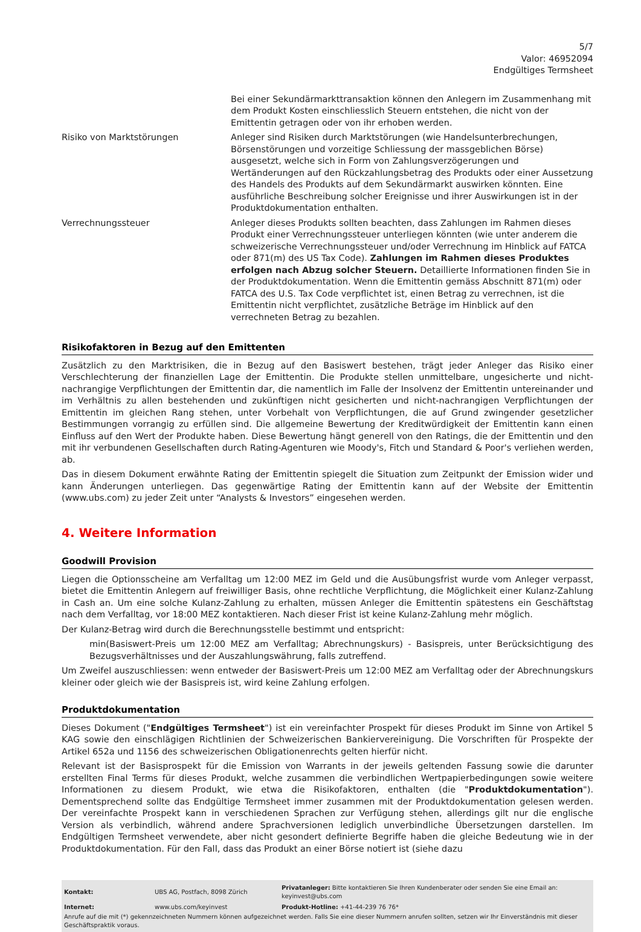5/7
Valor: 46952094
Endgültiges Termsheet
| | Bei einer Sekundärmarkttransaktion können den Anlegern im Zusammenhang mit dem Produkt Kosten einschliesslich Steuern entstehen, die nicht von der Emittentin getragen oder von ihr erhoben werden. |
| Risiko von Marktstörungen | Anleger sind Risiken durch Marktstörungen (wie Handelsunterbrechungen, Börsenstörungen und vorzeitige Schliessung der massgeblichen Börse) ausgesetzt, welche sich in Form von Zahlungsverzögerungen und Wertänderungen auf den Rückzahlungsbetrag des Produkts oder einer Aussetzung des Handels des Produkts auf dem Sekundärmarkt auswirken könnten. Eine ausführliche Beschreibung solcher Ereignisse und ihrer Auswirkungen ist in der Produktdokumentation enthalten. |
| Verrechnungssteuer | Anleger dieses Produkts sollten beachten, dass Zahlungen im Rahmen dieses Produkt einer Verrechnungssteuer unterliegen könnten (wie unter anderem die schweizerische Verrechnungssteuer und/oder Verrechnung im Hinblick auf FATCA oder 871(m) des US Tax Code). Zahlungen im Rahmen dieses Produktes erfolgen nach Abzug solcher Steuern. Detaillierte Informationen finden Sie in der Produktdokumentation. Wenn die Emittentin gemäss Abschnitt 871(m) oder FATCA des U.S. Tax Code verpflichtet ist, einen Betrag zu verrechnen, ist die Emittentin nicht verpflichtet, zusätzliche Beträge im Hinblick auf den verrechneten Betrag zu bezahlen. |
Risikofaktoren in Bezug auf den Emittenten
Zusätzlich zu den Marktrisiken, die in Bezug auf den Basiswert bestehen, trägt jeder Anleger das Risiko einer Verschlechterung der finanziellen Lage der Emittentin. Die Produkte stellen unmittelbare, ungesicherte und nicht-nachrangige Verpflichtungen der Emittentin dar, die namentlich im Falle der Insolvenz der Emittentin untereinander und im Verhältnis zu allen bestehenden und zukünftigen nicht gesicherten und nicht-nachrangigen Verpflichtungen der Emittentin im gleichen Rang stehen, unter Vorbehalt von Verpflichtungen, die auf Grund zwingender gesetzlicher Bestimmungen vorrangig zu erfüllen sind. Die allgemeine Bewertung der Kreditwürdigkeit der Emittentin kann einen Einfluss auf den Wert der Produkte haben. Diese Bewertung hängt generell von den Ratings, die der Emittentin und den mit ihr verbundenen Gesellschaften durch Rating-Agenturen wie Moody's, Fitch und Standard & Poor's verliehen werden, ab.
Das in diesem Dokument erwähnte Rating der Emittentin spiegelt die Situation zum Zeitpunkt der Emission wider und kann Änderungen unterliegen. Das gegenwärtige Rating der Emittentin kann auf der Website der Emittentin (www.ubs.com) zu jeder Zeit unter “Analysts & Investors” eingesehen werden.
4. Weitere Information
Goodwill Provision
Liegen die Optionsscheine am Verfalltag um 12:00 MEZ im Geld und die Ausübungsfrist wurde vom Anleger verpasst, bietet die Emittentin Anlegern auf freiwilliger Basis, ohne rechtliche Verpflichtung, die Möglichkeit einer Kulanz-Zahlung in Cash an. Um eine solche Kulanz-Zahlung zu erhalten, müssen Anleger die Emittentin spätestens ein Geschäftstag nach dem Verfalltag, vor 18:00 MEZ kontaktieren. Nach dieser Frist ist keine Kulanz-Zahlung mehr möglich.
Der Kulanz-Betrag wird durch die Berechnungsstelle bestimmt und entspricht:
min(Basiswert-Preis um 12:00 MEZ am Verfalltag; Abrechnungskurs) - Basispreis, unter Berücksichtigung des Bezugsverhältnisses und der Auszahlungswährung, falls zutreffend.
Um Zweifel auszuschliessen: wenn entweder der Basiswert-Preis um 12:00 MEZ am Verfalltag oder der Abrechnungskurs kleiner oder gleich wie der Basispreis ist, wird keine Zahlung erfolgen.
Produktdokumentation
Dieses Dokument ("Endgültiges Termsheet") ist ein vereinfachter Prospekt für dieses Produkt im Sinne von Artikel 5 KAG sowie den einschlägigen Richtlinien der Schweizerischen Bankiervereinigung. Die Vorschriften für Prospekte der Artikel 652a und 1156 des schweizerischen Obligationenrechts gelten hierfür nicht.
Relevant ist der Basisprospekt für die Emission von Warrants in der jeweils geltenden Fassung sowie die darunter erstellten Final Terms für dieses Produkt, welche zusammen die verbindlichen Wertpapierbedingungen sowie weitere Informationen zu diesem Produkt, wie etwa die Risikofaktoren, enthalten (die "Produktdokumentation"). Dementsprechend sollte das Endgültige Termsheet immer zusammen mit der Produktdokumentation gelesen werden. Der vereinfachte Prospekt kann in verschiedenen Sprachen zur Verfügung stehen, allerdings gilt nur die englische Version als verbindlich, während andere Sprachversionen lediglich unverbindliche Übersetzungen darstellen. Im Endgültigen Termsheet verwendete, aber nicht gesondert definierte Begriffe haben die gleiche Bedeutung wie in der Produktdokumentation. Für den Fall, dass das Produkt an einer Börse notiert ist (siehe dazu
| Kontakt: | UBS AG, Postfach, 8098 Zürich | Privatanleger: Bitte kontaktieren Sie Ihren Kundenberater oder senden Sie eine Email an: keyinvest@ubs.com |
| Internet: | www.ubs.com/keyinvest | Produkt-Hotline: +41-44-239 76 76* |
Anrufe auf die mit (*) gekennzeichneten Nummern können aufgezeichnet werden. Falls Sie eine dieser Nummern anrufen sollten, setzen wir Ihr Einverständnis mit dieser Geschäftspraktik voraus.